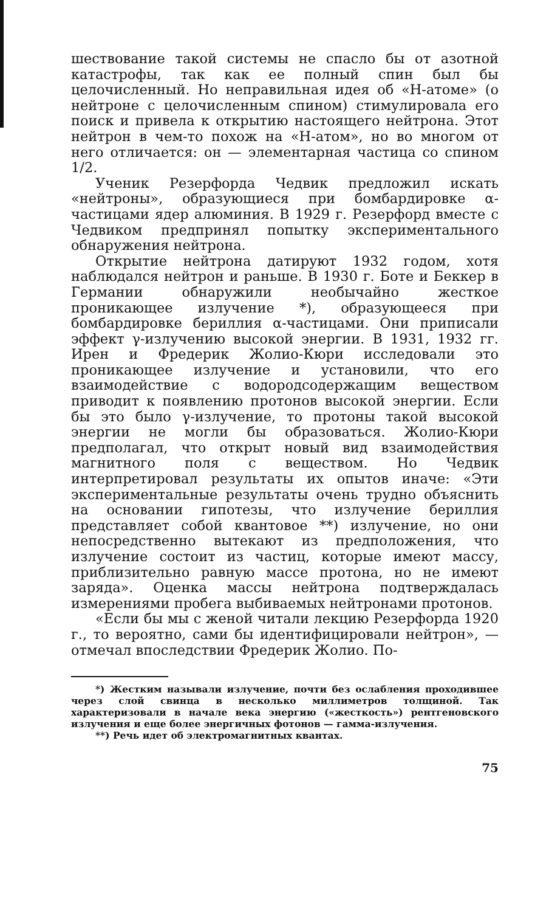шествование такой системы не спасло бы от азотной катастрофы, так как ее полный спин был бы целочисленный. Но неправильная идея об «Н-атоме» (о нейтроне с целочисленным спином) стимулировала его поиск и привела к открытию настоящего нейтрона. Этот нейтрон в чем-то похож на «Н-атом», но во многом от него отличается: он — элементарная частица со спином 1/2.
Ученик Резерфорда Чедвик предложил искать «нейтроны», образующиеся при бомбардировке α-частицами ядер алюминия. В 1929 г. Резерфорд вместе с Чедвиком предпринял попытку экспериментального обнаружения нейтрона.
Открытие нейтрона датируют 1932 годом, хотя наблюдался нейтрон и раньше. В 1930 г. Боте и Беккер в Германии обнаружили необычайно жесткое проникающее излучение *), образующееся при бомбардировке бериллия α-частицами. Они приписали эффект γ-излучению высокой энергии. В 1931, 1932 гг. Ирен и Фредерик Жолио-Кюри исследовали это проникающее излучение и установили, что его взаимодействие с водородсодержащим веществом приводит к появлению протонов высокой энергии. Если бы это было γ-излучение, то протоны такой высокой энергии не могли бы образоваться. Жолио-Кюри предполагал, что открыт новый вид взаимодействия магнитного поля с веществом. Но Чедвик интерпретировал результаты их опытов иначе: «Эти экспериментальные результаты очень трудно объяснить на основании гипотезы, что излучение бериллия представляет собой квантовое **) излучение, но они непосредственно вытекают из предположения, что излучение состоит из частиц, которые имеют массу, приблизительно равную массе протона, но не имеют заряда». Оценка массы нейтрона подтверждалась измерениями пробега выбиваемых нейтронами протонов.
«Если бы мы с женой читали лекцию Резерфорда 1920 г., то вероятно, сами бы идентифицировали нейтрон», — отмечал впоследствии Фредерик Жолио. По-
*) Жестким называли излучение, почти без ослабления проходившее через слой свинца в несколько миллиметров толщиной. Так характеризовали в начале века энергию («жесткость») рентгеновского излучения и еще более энергичных фотонов — гамма-излучения.
**) Речь идет об электромагнитных квантах.
75